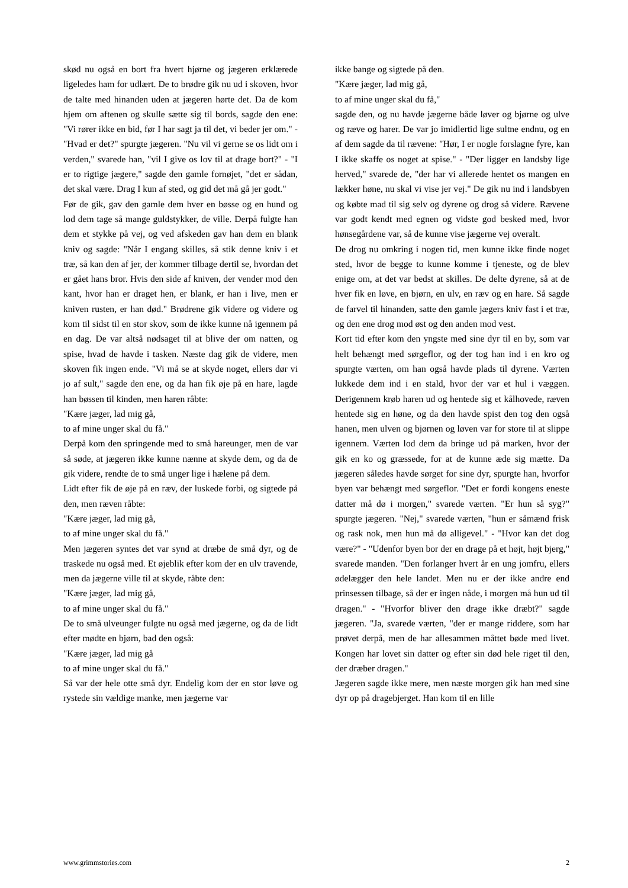skød nu også en bort fra hvert hjørne og jægeren erklærede ligeledes ham for udlært. De to brødre gik nu ud i skoven, hvor de talte med hinanden uden at jægeren hørte det. Da de kom hjem om aftenen og skulle sætte sig til bords, sagde den ene: "Vi rører ikke en bid, før I har sagt ja til det, vi beder jer om." - "Hvad er det?" spurgte jægeren. "Nu vil vi gerne se os lidt om i verden," svarede han, "vil I give os lov til at drage bort?" - "I er to rigtige jægere," sagde den gamle fornøjet, "det er sådan, det skal være. Drag I kun af sted, og gid det må gå jer godt."
Før de gik, gav den gamle dem hver en bøsse og en hund og lod dem tage så mange guldstykker, de ville. Derpå fulgte han dem et stykke på vej, og ved afskeden gav han dem en blank kniv og sagde: "Når I engang skilles, så stik denne kniv i et træ, så kan den af jer, der kommer tilbage dertil se, hvordan det er gået hans bror. Hvis den side af kniven, der vender mod den kant, hvor han er draget hen, er blank, er han i live, men er kniven rusten, er han død." Brødrene gik videre og videre og kom til sidst til en stor skov, som de ikke kunne nå igennem på en dag. De var altså nødsaget til at blive der om natten, og spise, hvad de havde i tasken. Næste dag gik de videre, men skoven fik ingen ende. "Vi må se at skyde noget, ellers dør vi jo af sult," sagde den ene, og da han fik øje på en hare, lagde han bøssen til kinden, men haren råbte:
"Kære jæger, lad mig gå,
to af mine unger skal du få."
Derpå kom den springende med to små hareunger, men de var så søde, at jægeren ikke kunne nænne at skyde dem, og da de gik videre, rendte de to små unger lige i hælene på dem.
Lidt efter fik de øje på en ræv, der luskede forbi, og sigtede på den, men ræven råbte:
"Kære jæger, lad mig gå,
to af mine unger skal du få."
Men jægeren syntes det var synd at dræbe de små dyr, og de traskede nu også med. Et øjeblik efter kom der en ulv travende, men da jægerne ville til at skyde, råbte den:
"Kære jæger, lad mig gå,
to af mine unger skal du få."
De to små ulveunger fulgte nu også med jægerne, og da de lidt efter mødte en bjørn, bad den også:
"Kære jæger, lad mig gå
to af mine unger skal du få."
Så var der hele otte små dyr. Endelig kom der en stor løve og rystede sin vældige manke, men jægerne var
ikke bange og sigtede på den.
"Kære jæger, lad mig gå,
to af mine unger skal du få,"
sagde den, og nu havde jægerne både løver og bjørne og ulve og ræve og harer. De var jo imidlertid lige sultne endnu, og en af dem sagde da til rævene: "Hør, I er nogle forslagne fyre, kan I ikke skaffe os noget at spise." - "Der ligger en landsby lige herved," svarede de, "der har vi allerede hentet os mangen en lækker høne, nu skal vi vise jer vej." De gik nu ind i landsbyen og købte mad til sig selv og dyrene og drog så videre. Rævene var godt kendt med egnen og vidste god besked med, hvor hønsegårdene var, så de kunne vise jægerne vej overalt.
De drog nu omkring i nogen tid, men kunne ikke finde noget sted, hvor de begge to kunne komme i tjeneste, og de blev enige om, at det var bedst at skilles. De delte dyrene, så at de hver fik en løve, en bjørn, en ulv, en ræv og en hare. Så sagde de farvel til hinanden, satte den gamle jægers kniv fast i et træ, og den ene drog mod øst og den anden mod vest.
Kort tid efter kom den yngste med sine dyr til en by, som var helt behængt med sørgeflor, og der tog han ind i en kro og spurgte værten, om han også havde plads til dyrene. Værten lukkede dem ind i en stald, hvor der var et hul i væggen. Derigennem krøb haren ud og hentede sig et kålhovede, ræven hentede sig en høne, og da den havde spist den tog den også hanen, men ulven og bjørnen og løven var for store til at slippe igennem. Værten lod dem da bringe ud på marken, hvor der gik en ko og græssede, for at de kunne æde sig mætte. Da jægeren således havde sørget for sine dyr, spurgte han, hvorfor byen var behængt med sørgeflor. "Det er fordi kongens eneste datter må dø i morgen," svarede værten. "Er hun så syg?" spurgte jægeren. "Nej," svarede værten, "hun er såmænd frisk og rask nok, men hun må dø alligevel." - "Hvor kan det dog være?" - "Udenfor byen bor der en drage på et højt, højt bjerg," svarede manden. "Den forlanger hvert år en ung jomfru, ellers ødelægger den hele landet. Men nu er der ikke andre end prinsessen tilbage, så der er ingen nåde, i morgen må hun ud til dragen." - "Hvorfor bliver den drage ikke dræbt?" sagde jægeren. "Ja, svarede værten, "der er mange riddere, som har prøvet derpå, men de har allesammen måttet bøde med livet. Kongen har lovet sin datter og efter sin død hele riget til den, der dræber dragen."
Jægeren sagde ikke mere, men næste morgen gik han med sine dyr op på dragebjerget. Han kom til en lille
www.grimmstories.com 2